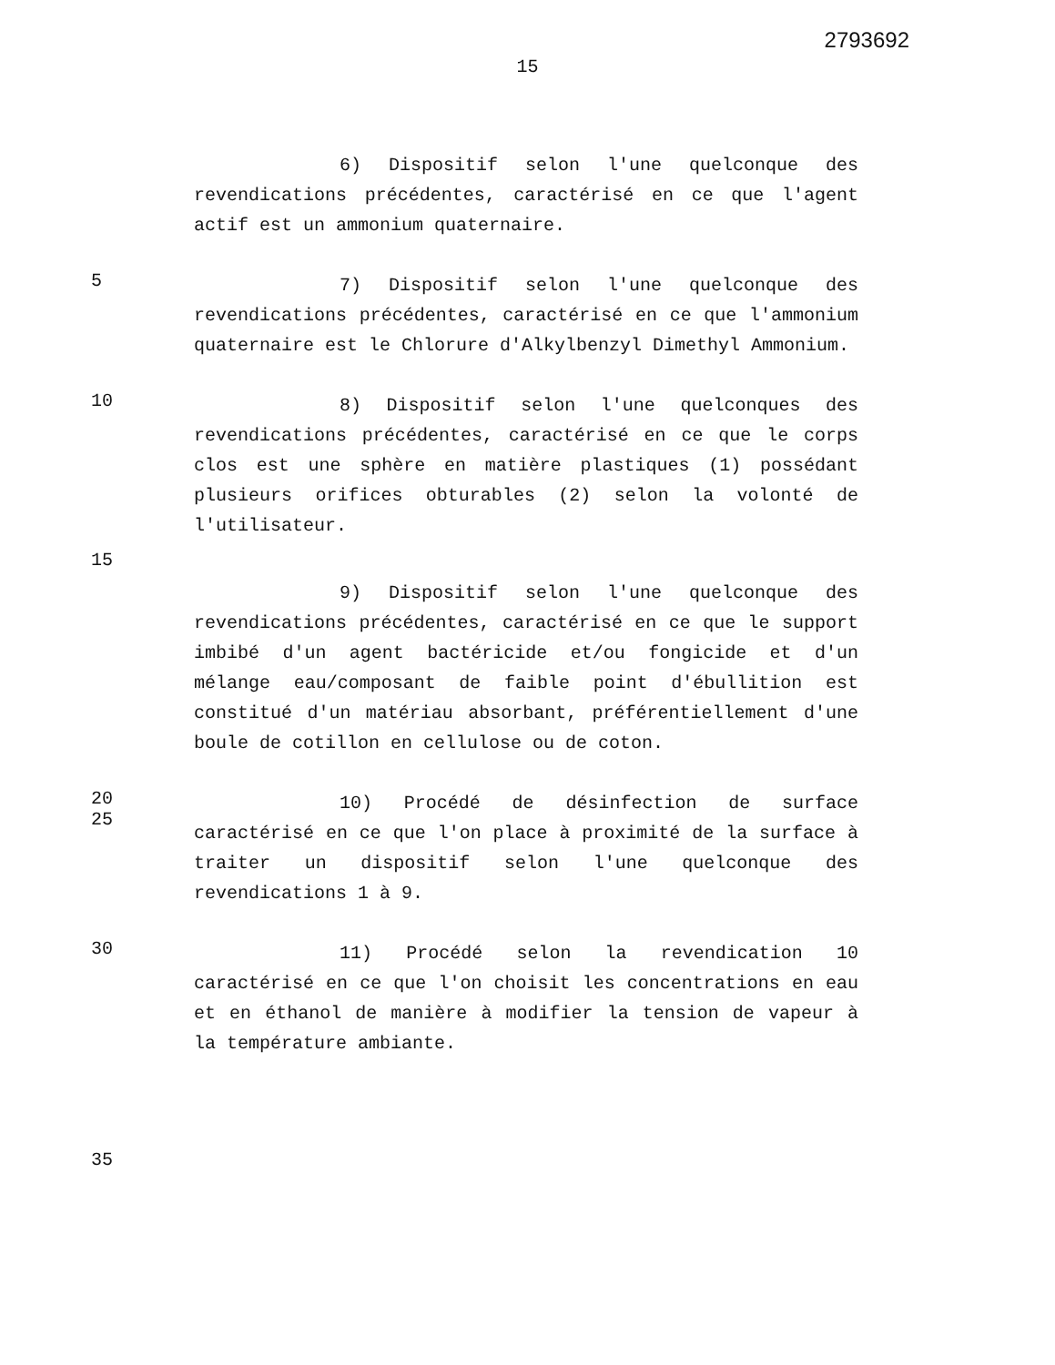2793692
15
6) Dispositif selon l'une quelconque des revendications précédentes, caractérisé en ce que l'agent actif est un ammonium quaternaire.
5
7) Dispositif selon l'une quelconque des revendications précédentes, caractérisé en ce que l'ammonium quaternaire est le Chlorure d'Alkylbenzyl Dimethyl Ammonium.
10
8) Dispositif selon l'une quelconques des revendications précédentes, caractérisé en ce que le corps clos est une sphère en matière plastiques (1) possédant plusieurs orifices obturables (2) selon la volonté de l'utilisateur.
15
9) Dispositif selon l'une quelconque des revendications précédentes, caractérisé en ce que le support imbibé d'un agent bactéricide et/ou fongicide et d'un mélange eau/composant de faible point d'ébullition est constitué d'un matériau absorbant, préférentiellement d'une boule de cotillon en cellulose ou de coton.
20
25
10) Procédé de désinfection de surface caractérisé en ce que l'on place à proximité de la surface à traiter un dispositif selon l'une quelconque des revendications 1 à 9.
30
11) Procédé selon la revendication 10 caractérisé en ce que l'on choisit les concentrations en eau et en éthanol de manière à modifier la tension de vapeur à la température ambiante.
35